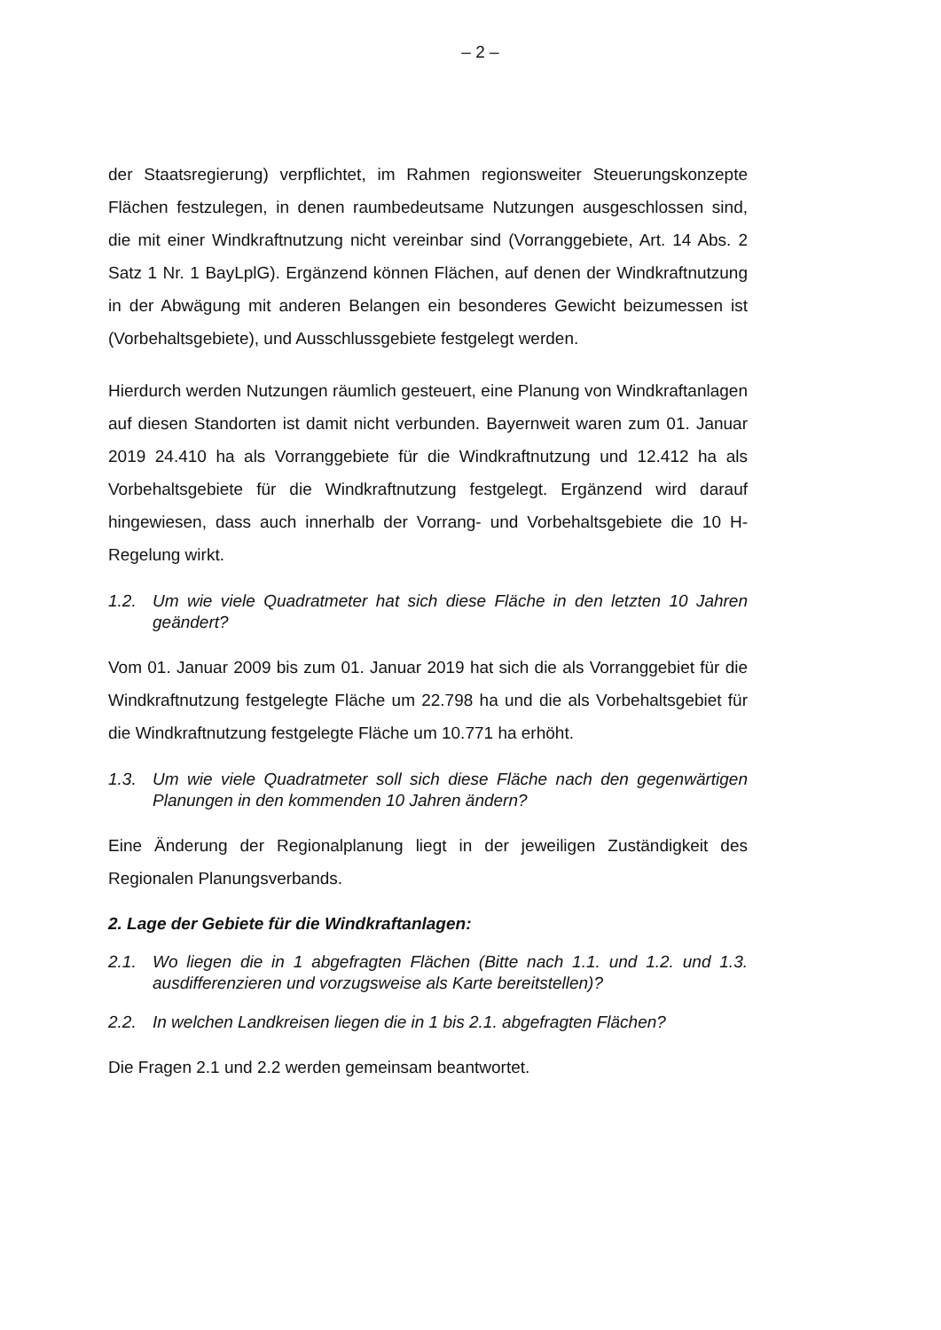– 2 –
der Staatsregierung) verpflichtet, im Rahmen regionsweiter Steuerungskonzepte Flächen festzulegen, in denen raumbedeutsame Nutzungen ausgeschlossen sind, die mit einer Windkraftnutzung nicht vereinbar sind (Vorranggebiete, Art. 14 Abs. 2 Satz 1 Nr. 1 BayLplG). Ergänzend können Flächen, auf denen der Windkraftnutzung in der Abwägung mit anderen Belangen ein besonderes Gewicht beizumessen ist (Vorbehaltsgebiete), und Ausschlussgebiete festgelegt werden.
Hierdurch werden Nutzungen räumlich gesteuert, eine Planung von Windkraftanlagen auf diesen Standorten ist damit nicht verbunden. Bayernweit waren zum 01. Januar 2019 24.410 ha als Vorranggebiete für die Windkraftnutzung und 12.412 ha als Vorbehaltsgebiete für die Windkraftnutzung festgelegt. Ergänzend wird darauf hingewiesen, dass auch innerhalb der Vorrang- und Vorbehaltsgebiete die 10 H-Regelung wirkt.
1.2. Um wie viele Quadratmeter hat sich diese Fläche in den letzten 10 Jahren geändert?
Vom 01. Januar 2009 bis zum 01. Januar 2019 hat sich die als Vorranggebiet für die Windkraftnutzung festgelegte Fläche um 22.798 ha und die als Vorbehaltsgebiet für die Windkraftnutzung festgelegte Fläche um 10.771 ha erhöht.
1.3. Um wie viele Quadratmeter soll sich diese Fläche nach den gegenwärtigen Planungen in den kommenden 10 Jahren ändern?
Eine Änderung der Regionalplanung liegt in der jeweiligen Zuständigkeit des Regionalen Planungsverbands.
2. Lage der Gebiete für die Windkraftanlagen:
2.1. Wo liegen die in 1 abgefragten Flächen (Bitte nach 1.1. und 1.2. und 1.3. ausdifferenzieren und vorzugsweise als Karte bereitstellen)?
2.2. In welchen Landkreisen liegen die in 1 bis 2.1. abgefragten Flächen?
Die Fragen 2.1 und 2.2 werden gemeinsam beantwortet.